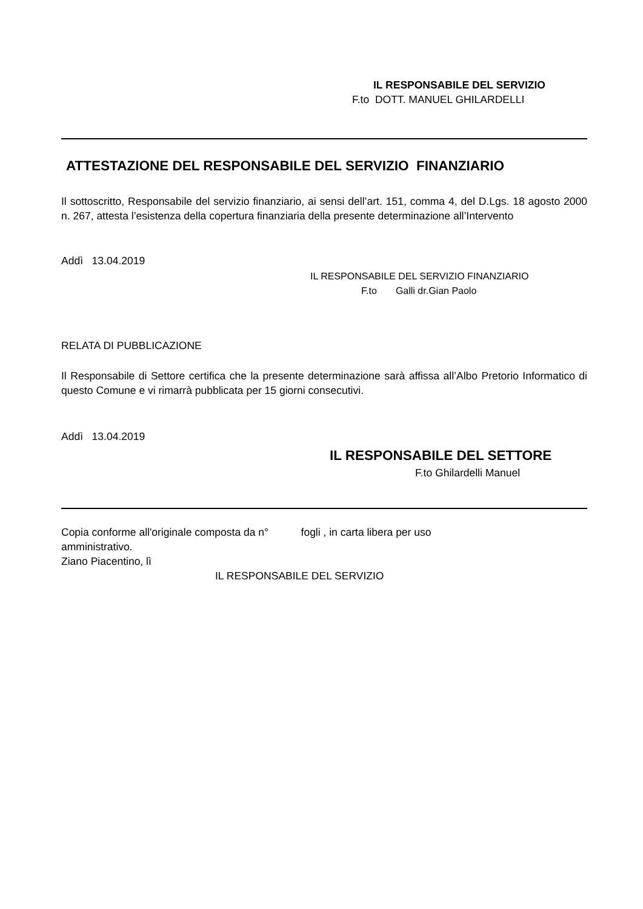IL RESPONSABILE DEL SERVIZIO
F.to DOTT. MANUEL GHILARDELLI
ATTESTAZIONE DEL RESPONSABILE DEL SERVIZIO FINANZIARIO
Il sottoscritto, Responsabile del servizio finanziario, ai sensi dell’art. 151, comma 4, del D.Lgs. 18 agosto 2000 n. 267, attesta l’esistenza della copertura finanziaria della presente determinazione all’Intervento
Addì 13.04.2019
IL RESPONSABILE DEL SERVIZIO FINANZIARIO
F.to Galli dr.Gian Paolo
RELATA DI PUBBLICAZIONE
Il Responsabile di Settore certifica che la presente determinazione sarà affissa all’Albo Pretorio Informatico di questo Comune e vi rimarrà pubblicata per 15 giorni consecutivi.
Addì 13.04.2019
IL RESPONSABILE DEL SETTORE
F.to Ghilardelli Manuel
Copia conforme all'originale composta da n° fogli , in carta libera per uso
amministrativo.
Ziano Piacentino, lì
IL RESPONSABILE DEL SERVIZIO